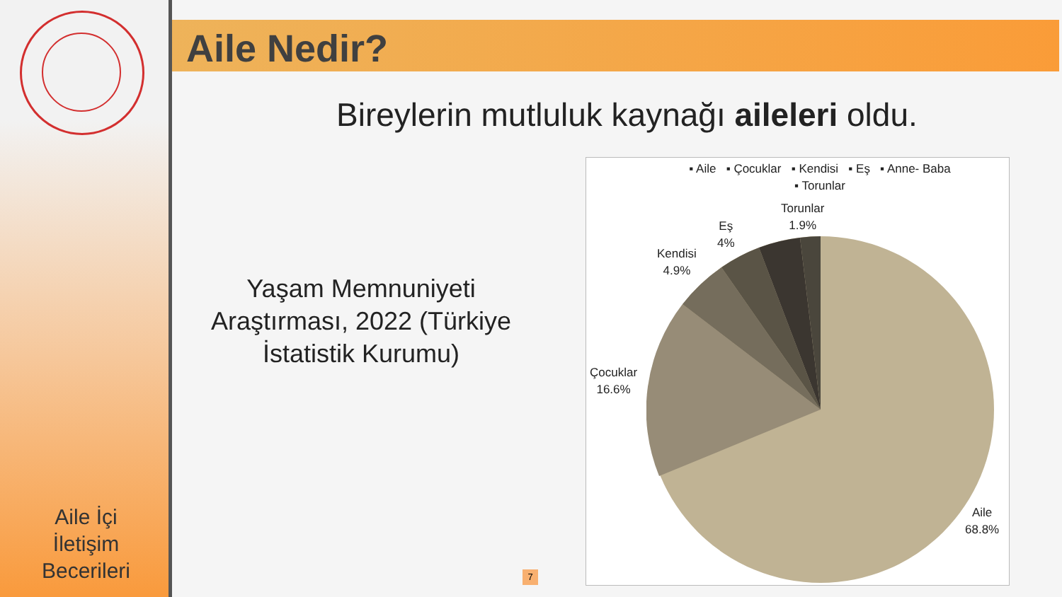Aile İçi
İletişim
Becerileri
Aile Nedir?
Bireylerin mutluluk kaynağı aileleri oldu.
Yaşam Memnuniyeti Araştırması, 2022 (Türkiye İstatistik Kurumu)
▪ Aile ▪ Çocuklar ▪ Kendisi ▪ Eş ▪ Anne- Baba
▪ Torunlar
Torunlar
1.9%
Eş
4%
Kendisi
4.9%
Çocuklar
16.6%
Aile
68.8%
7